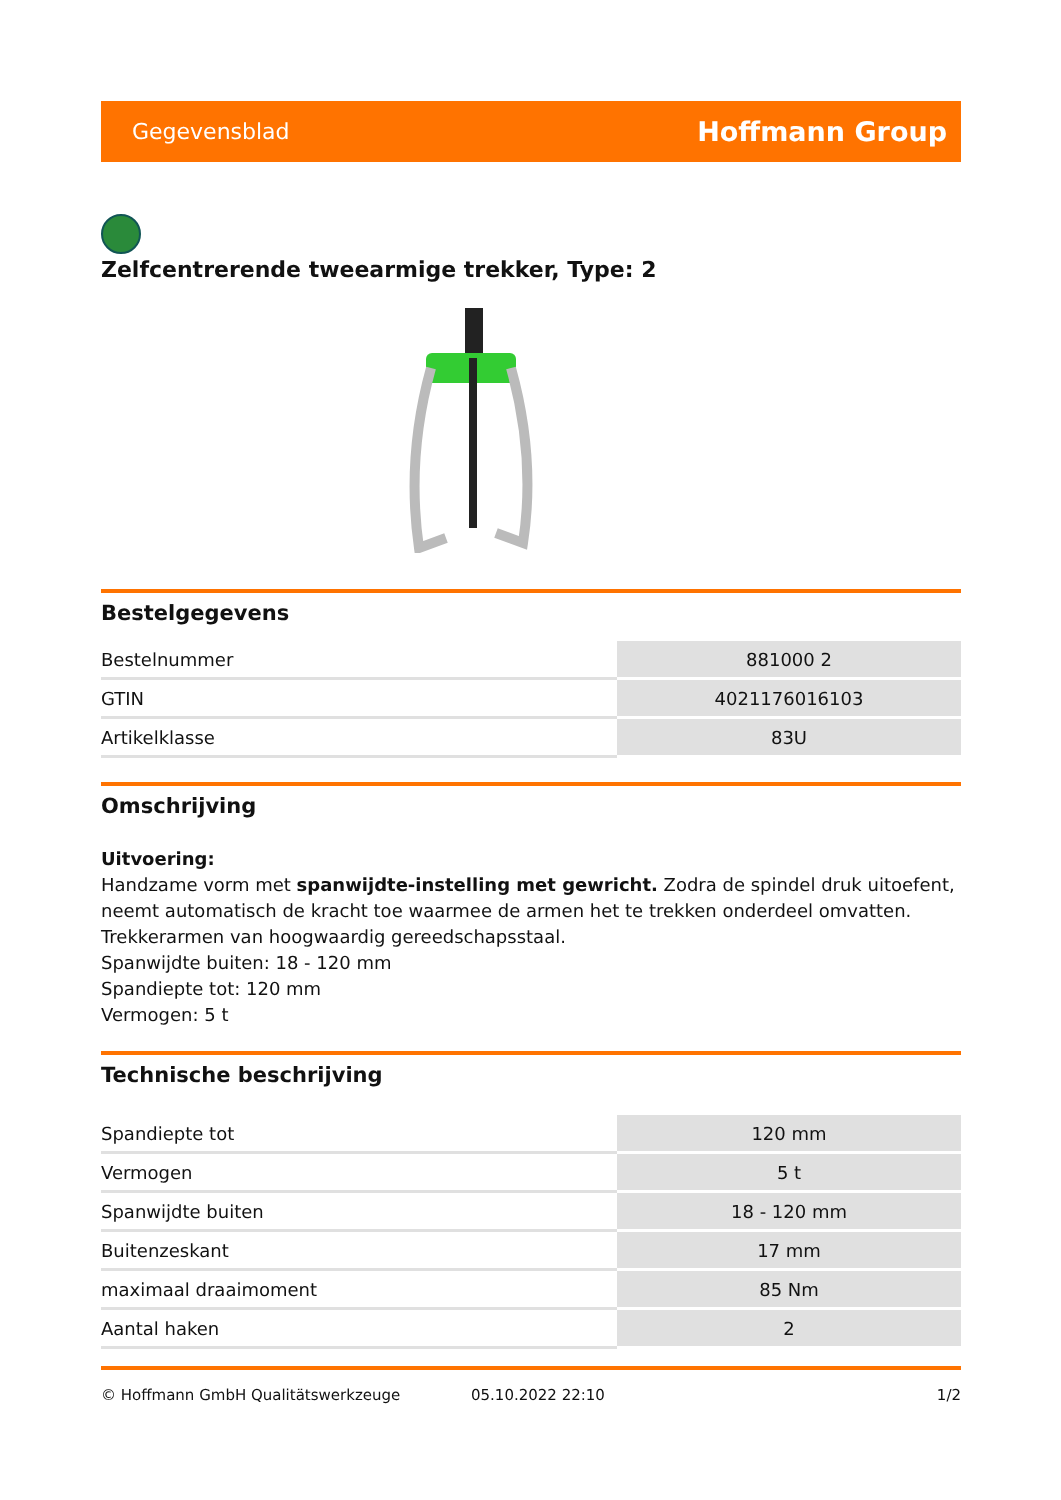Gegevensblad Hoffmann Group
Zelfcentrerende tweearmige trekker, Type: 2
Bestelgegevens
| Bestelnummer | 881000 2 |
| GTIN | 4021176016103 |
| Artikelklasse | 83U |
Omschrijving
Uitvoering:
Handzame vorm met spanwijdte-instelling met gewricht. Zodra de spindel druk uitoefent, neemt automatisch de kracht toe waarmee de armen het te trekken onderdeel omvatten.
Trekkerarmen van hoogwaardig gereedschapsstaal.
Spanwijdte buiten: 18 - 120 mm
Spandiepte tot: 120 mm
Vermogen: 5 t
Technische beschrijving
| Spandiepte tot | 120 mm |
| Vermogen | 5 t |
| Spanwijdte buiten | 18 - 120 mm |
| Buitenzeskant | 17 mm |
| maximaal draaimoment | 85 Nm |
| Aantal haken | 2 |
© Hoffmann GmbH Qualitätswerkzeuge 05.10.2022 22:10 1/2